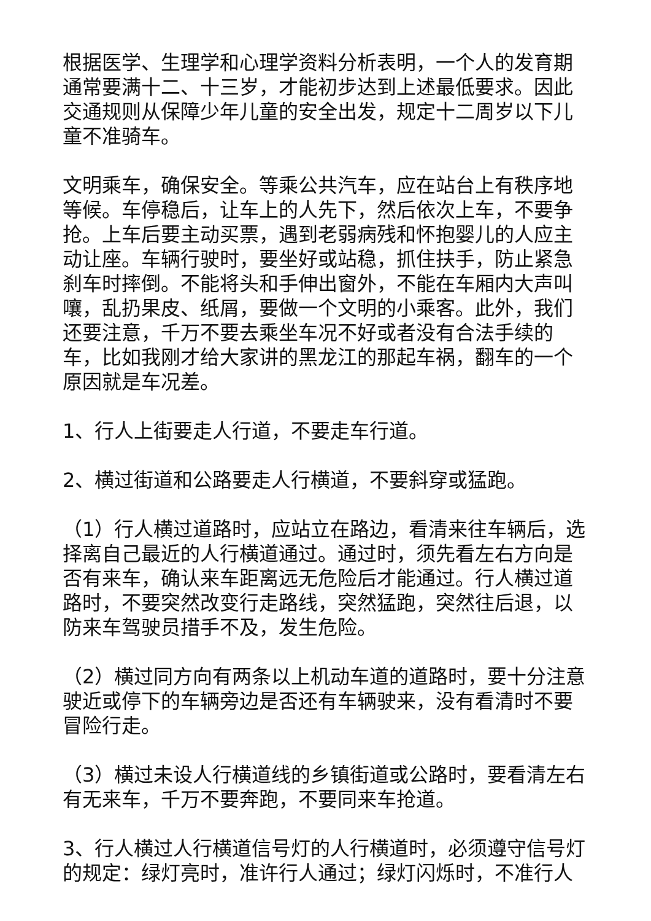根据医学、生理学和心理学资料分析表明，一个人的发育期通常要满十二、十三岁，才能初步达到上述最低要求。因此交通规则从保障少年儿童的安全出发，规定十二周岁以下儿童不准骑车。
文明乘车，确保安全。等乘公共汽车，应在站台上有秩序地等候。车停稳后，让车上的人先下，然后依次上车，不要争抢。上车后要主动买票，遇到老弱病残和怀抱婴儿的人应主动让座。车辆行驶时，要坐好或站稳，抓住扶手，防止紧急刹车时摔倒。不能将头和手伸出窗外，不能在车厢内大声叫嚷，乱扔果皮、纸屑，要做一个文明的小乘客。此外，我们还要注意，千万不要去乘坐车况不好或者没有合法手续的车，比如我刚才给大家讲的黑龙江的那起车祸，翻车的一个原因就是车况差。
1、行人上街要走人行道，不要走车行道。
2、横过街道和公路要走人行横道，不要斜穿或猛跑。
（1）行人横过道路时，应站立在路边，看清来往车辆后，选择离自己最近的人行横道通过。通过时，须先看左右方向是否有来车，确认来车距离远无危险后才能通过。行人横过道路时，不要突然改变行走路线，突然猛跑，突然往后退，以防来车驾驶员措手不及，发生危险。
（2）横过同方向有两条以上机动车道的道路时，要十分注意驶近或停下的车辆旁边是否还有车辆驶来，没有看清时不要冒险行走。
（3）横过未设人行横道线的乡镇街道或公路时，要看清左右有无来车，千万不要奔跑，不要同来车抢道。
3、行人横过人行横道信号灯的人行横道时，必须遵守信号灯的规定：绿灯亮时，准许行人通过；绿灯闪烁时，不准行人